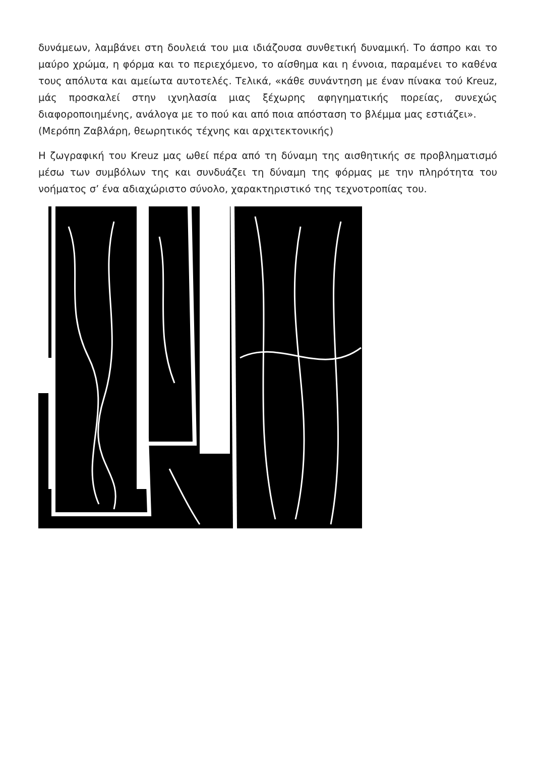δυνάμεων, λαμβάνει στη δουλειά του μια ιδιάζουσα συνθετική δυναμική. Το άσπρο και το μαύρο χρώμα, η φόρμα και το περιεχόμενο, το αίσθημα και η έννοια, παραμένει το καθένα τους απόλυτα και αμείωτα αυτοτελές. Τελικά, «κάθε συνάντηση με έναν πίνακα τού Kreuz, μάς προσκαλεί στην ιχνηλασία μιας ξέχωρης αφηγηματικής πορείας, συνεχώς διαφοροποιημένης, ανάλογα με το πού και από ποια απόσταση το βλέμμα μας εστιάζει».
(Μερόπη Ζαβλάρη, θεωρητικός τέχνης και αρχιτεκτονικής)
Η ζωγραφική του Kreuz μας ωθεί πέρα από τη δύναμη της αισθητικής σε προβληματισμό μέσω των συμβόλων της και συνδυάζει τη δύναμη της φόρμας με την πληρότητα του νοήματος σ’ ένα αδιαχώριστο σύνολο, χαρακτηριστικό της τεχνοτροπίας του.